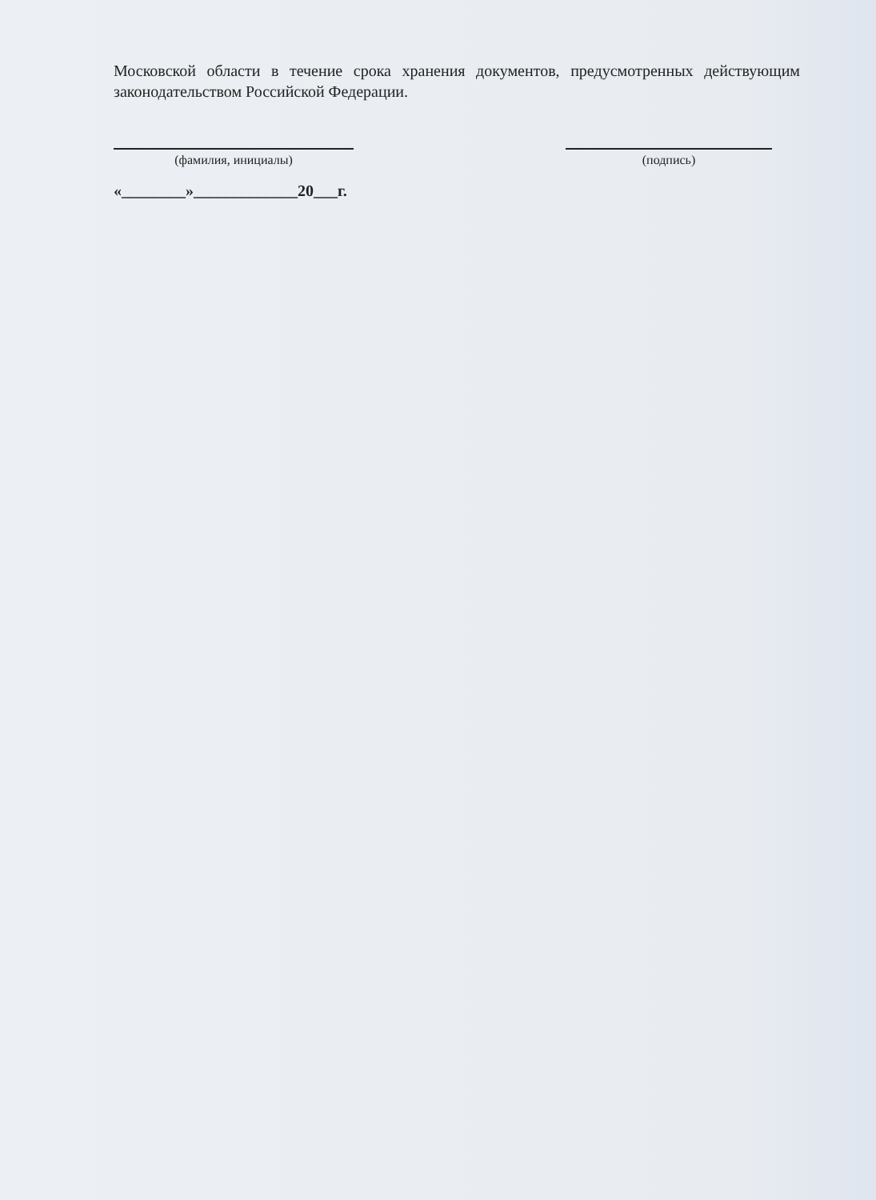Московской области в течение срока хранения документов, предусмотренных действующим законодательством Российской Федерации.
(фамилия, инициалы) (подпись)
«________»_____________20___г.